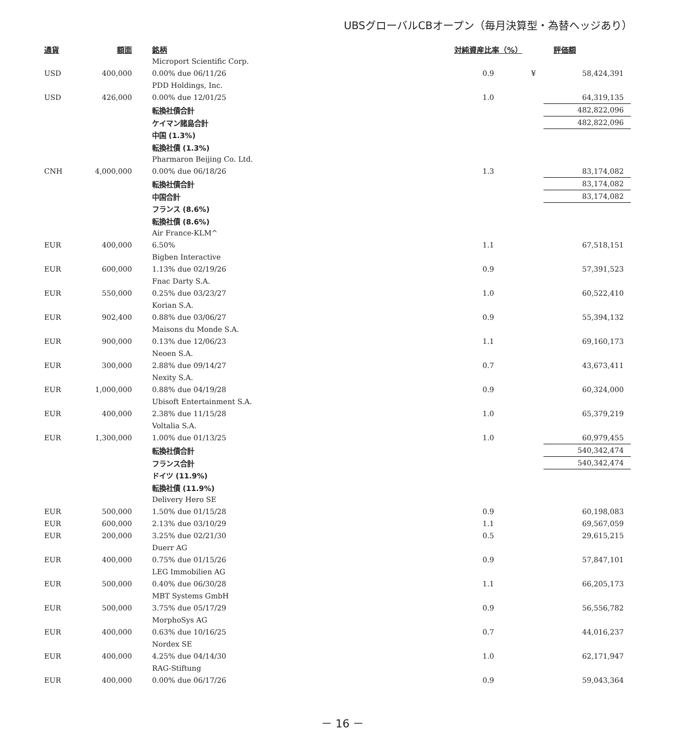UBSグローバルCBオープン（毎月決算型・為替ヘッジあり）
| 通貨 | 額面 | 銘柄 | 対純資産比率（%） | | 評価額 |
| --- | --- | --- | --- | --- | --- |
| | | Microport Scientific Corp. | | | |
| USD | 400,000 | 0.00% due 06/11/26 | 0.9 | ¥ | 58,424,391 |
| | | PDD Holdings, Inc. | | | |
| USD | 426,000 | 0.00% due 12/01/25 | 1.0 | | 64,319,135 |
| | | 転換社債合計 | | | 482,822,096 |
| | | ケイマン諸島合計 | | | 482,822,096 |
| | | 中国 (1.3%) | | | |
| | | 転換社債 (1.3%) | | | |
| | | Pharmaron Beijing Co. Ltd. | | | |
| CNH | 4,000,000 | 0.00% due 06/18/26 | 1.3 | | 83,174,082 |
| | | 転換社債合計 | | | 83,174,082 |
| | | 中国合計 | | | 83,174,082 |
| | | フランス (8.6%) | | | |
| | | 転換社債 (8.6%) | | | |
| | | Air France-KLM^ | | | |
| EUR | 400,000 | 6.50% | 1.1 | | 67,518,151 |
| | | Bigben Interactive | | | |
| EUR | 600,000 | 1.13% due 02/19/26 | 0.9 | | 57,391,523 |
| | | Fnac Darty S.A. | | | |
| EUR | 550,000 | 0.25% due 03/23/27 | 1.0 | | 60,522,410 |
| | | Korian S.A. | | | |
| EUR | 902,400 | 0.88% due 03/06/27 | 0.9 | | 55,394,132 |
| | | Maisons du Monde S.A. | | | |
| EUR | 900,000 | 0.13% due 12/06/23 | 1.1 | | 69,160,173 |
| | | Neoen S.A. | | | |
| EUR | 300,000 | 2.88% due 09/14/27 | 0.7 | | 43,673,411 |
| | | Nexity S.A. | | | |
| EUR | 1,000,000 | 0.88% due 04/19/28 | 0.9 | | 60,324,000 |
| | | Ubisoft Entertainment S.A. | | | |
| EUR | 400,000 | 2.38% due 11/15/28 | 1.0 | | 65,379,219 |
| | | Voltalia S.A. | | | |
| EUR | 1,300,000 | 1.00% due 01/13/25 | 1.0 | | 60,979,455 |
| | | 転換社債合計 | | | 540,342,474 |
| | | フランス合計 | | | 540,342,474 |
| | | ドイツ (11.9%) | | | |
| | | 転換社債 (11.9%) | | | |
| | | Delivery Hero SE | | | |
| EUR | 500,000 | 1.50% due 01/15/28 | 0.9 | | 60,198,083 |
| EUR | 600,000 | 2.13% due 03/10/29 | 1.1 | | 69,567,059 |
| EUR | 200,000 | 3.25% due 02/21/30 | 0.5 | | 29,615,215 |
| | | Duerr AG | | | |
| EUR | 400,000 | 0.75% due 01/15/26 | 0.9 | | 57,847,101 |
| | | LEG Immobilien AG | | | |
| EUR | 500,000 | 0.40% due 06/30/28 | 1.1 | | 66,205,173 |
| | | MBT Systems GmbH | | | |
| EUR | 500,000 | 3.75% due 05/17/29 | 0.9 | | 56,556,782 |
| | | MorphoSys AG | | | |
| EUR | 400,000 | 0.63% due 10/16/25 | 0.7 | | 44,016,237 |
| | | Nordex SE | | | |
| EUR | 400,000 | 4.25% due 04/14/30 | 1.0 | | 62,171,947 |
| | | RAG-Stiftung | | | |
| EUR | 400,000 | 0.00% due 06/17/26 | 0.9 | | 59,043,364 |
－ 16 －